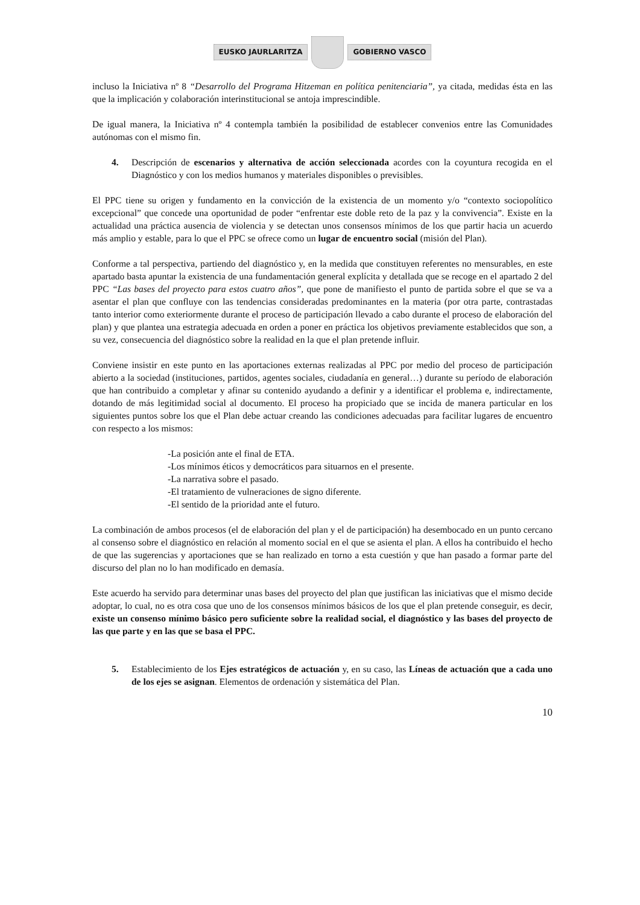EUSKO JAURLARITZA GOBIERNO VASCO
incluso la Iniciativa nº 8 “Desarrollo del Programa Hitzeman en política penitenciaria”, ya citada, medidas ésta en las que la implicación y colaboración interinstitucional se antoja imprescindible.
De igual manera, la Iniciativa nº 4 contempla también la posibilidad de establecer convenios entre las Comunidades autónomas con el mismo fin.
4. Descripción de escenarios y alternativa de acción seleccionada acordes con la coyuntura recogida en el Diagnóstico y con los medios humanos y materiales disponibles o previsibles.
El PPC tiene su origen y fundamento en la convicción de la existencia de un momento y/o “contexto sociopolítico excepcional” que concede una oportunidad de poder “enfrentar este doble reto de la paz y la convivencia”. Existe en la actualidad una práctica ausencia de violencia y se detectan unos consensos mínimos de los que partir hacia un acuerdo más amplio y estable, para lo que el PPC se ofrece como un lugar de encuentro social (misión del Plan).
Conforme a tal perspectiva, partiendo del diagnóstico y, en la medida que constituyen referentes no mensurables, en este apartado basta apuntar la existencia de una fundamentación general explícita y detallada que se recoge en el apartado 2 del PPC “Las bases del proyecto para estos cuatro años”, que pone de manifiesto el punto de partida sobre el que se va a asentar el plan que confluye con las tendencias consideradas predominantes en la materia (por otra parte, contrastadas tanto interior como exteriormente durante el proceso de participación llevado a cabo durante el proceso de elaboración del plan) y que plantea una estrategia adecuada en orden a poner en práctica los objetivos previamente establecidos que son, a su vez, consecuencia del diagnóstico sobre la realidad en la que el plan pretende influir.
Conviene insistir en este punto en las aportaciones externas realizadas al PPC por medio del proceso de participación abierto a la sociedad (instituciones, partidos, agentes sociales, ciudadanía en general…) durante su período de elaboración que han contribuido a completar y afinar su contenido ayudando a definir y a identificar el problema e, indirectamente, dotando de más legitimidad social al documento. El proceso ha propiciado que se incida de manera particular en los siguientes puntos sobre los que el Plan debe actuar creando las condiciones adecuadas para facilitar lugares de encuentro con respecto a los mismos:
-La posición ante el final de ETA.
-Los mínimos éticos y democráticos para situarnos en el presente.
-La narrativa sobre el pasado.
-El tratamiento de vulneraciones de signo diferente.
-El sentido de la prioridad ante el futuro.
La combinación de ambos procesos (el de elaboración del plan y el de participación) ha desembocado en un punto cercano al consenso sobre el diagnóstico en relación al momento social en el que se asienta el plan. A ellos ha contribuido el hecho de que las sugerencias y aportaciones que se han realizado en torno a esta cuestión y que han pasado a formar parte del discurso del plan no lo han modificado en demasía.
Este acuerdo ha servido para determinar unas bases del proyecto del plan que justifican las iniciativas que el mismo decide adoptar, lo cual, no es otra cosa que uno de los consensos mínimos básicos de los que el plan pretende conseguir, es decir, existe un consenso mínimo básico pero suficiente sobre la realidad social, el diagnóstico y las bases del proyecto de las que parte y en las que se basa el PPC.
5. Establecimiento de los Ejes estratégicos de actuación y, en su caso, las Líneas de actuación que a cada uno de los ejes se asignan. Elementos de ordenación y sistemática del Plan.
10